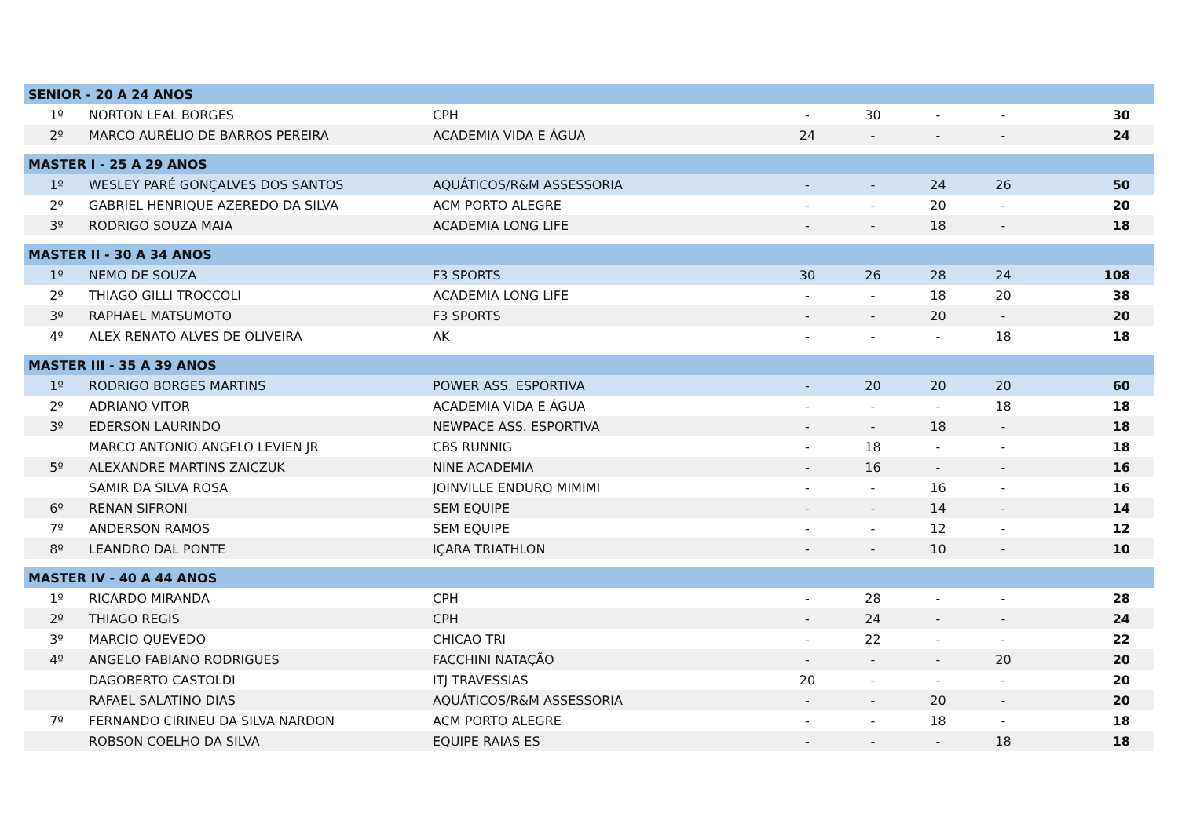| SENIOR - 20 A 24 ANOS | | | | | | | |
| --- | --- | --- | --- | --- | --- | --- | --- |
| 1º | NORTON LEAL BORGES | CPH | - | 30 | - | - | 30 |
| 2º | MARCO AURÉLIO DE BARROS PEREIRA | ACADEMIA VIDA E ÁGUA | 24 | - | - | - | 24 |
| MASTER I - 25 A 29 ANOS | | | | | | | |
| 1º | WESLEY PARÉ GONÇALVES DOS SANTOS | AQUÁTICOS/R&M ASSESSORIA | - | - | 24 | 26 | 50 |
| 2º | GABRIEL HENRIQUE AZEREDO DA SILVA | ACM PORTO ALEGRE | - | - | 20 | - | 20 |
| 3º | RODRIGO SOUZA MAIA | ACADEMIA LONG LIFE | - | - | 18 | - | 18 |
| MASTER II - 30 A 34 ANOS | | | | | | | |
| 1º | NEMO DE SOUZA | F3 SPORTS | 30 | 26 | 28 | 24 | 108 |
| 2º | THIAGO GILLI TROCCOLI | ACADEMIA LONG LIFE | - | - | 18 | 20 | 38 |
| 3º | RAPHAEL MATSUMOTO | F3 SPORTS | - | - | 20 | - | 20 |
| 4º | ALEX RENATO ALVES DE OLIVEIRA | AK | - | - | - | 18 | 18 |
| MASTER III - 35 A 39 ANOS | | | | | | | |
| 1º | RODRIGO BORGES MARTINS | POWER ASS. ESPORTIVA | - | 20 | 20 | 20 | 60 |
| 2º | ADRIANO VITOR | ACADEMIA VIDA E ÁGUA | - | - | - | 18 | 18 |
| 3º | EDERSON LAURINDO | NEWPACE ASS. ESPORTIVA | - | - | 18 | - | 18 |
| | MARCO ANTONIO ANGELO LEVIEN JR | CBS RUNNIG | - | 18 | - | - | 18 |
| 5º | ALEXANDRE MARTINS ZAICZUK | NINE ACADEMIA | - | 16 | - | - | 16 |
| | SAMIR DA SILVA ROSA | JOINVILLE ENDURO MIMIMI | - | - | 16 | - | 16 |
| 6º | RENAN SIFRONI | SEM EQUIPE | - | - | 14 | - | 14 |
| 7º | ANDERSON RAMOS | SEM EQUIPE | - | - | 12 | - | 12 |
| 8º | LEANDRO DAL PONTE | IÇARA TRIATHLON | - | - | 10 | - | 10 |
| MASTER IV - 40 A 44 ANOS | | | | | | | |
| 1º | RICARDO MIRANDA | CPH | - | 28 | - | - | 28 |
| 2º | THIAGO REGIS | CPH | - | 24 | - | - | 24 |
| 3º | MARCIO QUEVEDO | CHICAO TRI | - | 22 | - | - | 22 |
| 4º | ANGELO FABIANO RODRIGUES | FACCHINI NATAÇÃO | - | - | - | 20 | 20 |
| | DAGOBERTO CASTOLDI | ITJ TRAVESSIAS | 20 | - | - | - | 20 |
| | RAFAEL SALATINO DIAS | AQUÁTICOS/R&M ASSESSORIA | - | - | 20 | - | 20 |
| 7º | FERNANDO CIRINEU DA SILVA NARDON | ACM PORTO ALEGRE | - | - | 18 | - | 18 |
| | ROBSON COELHO DA SILVA | EQUIPE RAIAS ES | - | - | - | 18 | 18 |